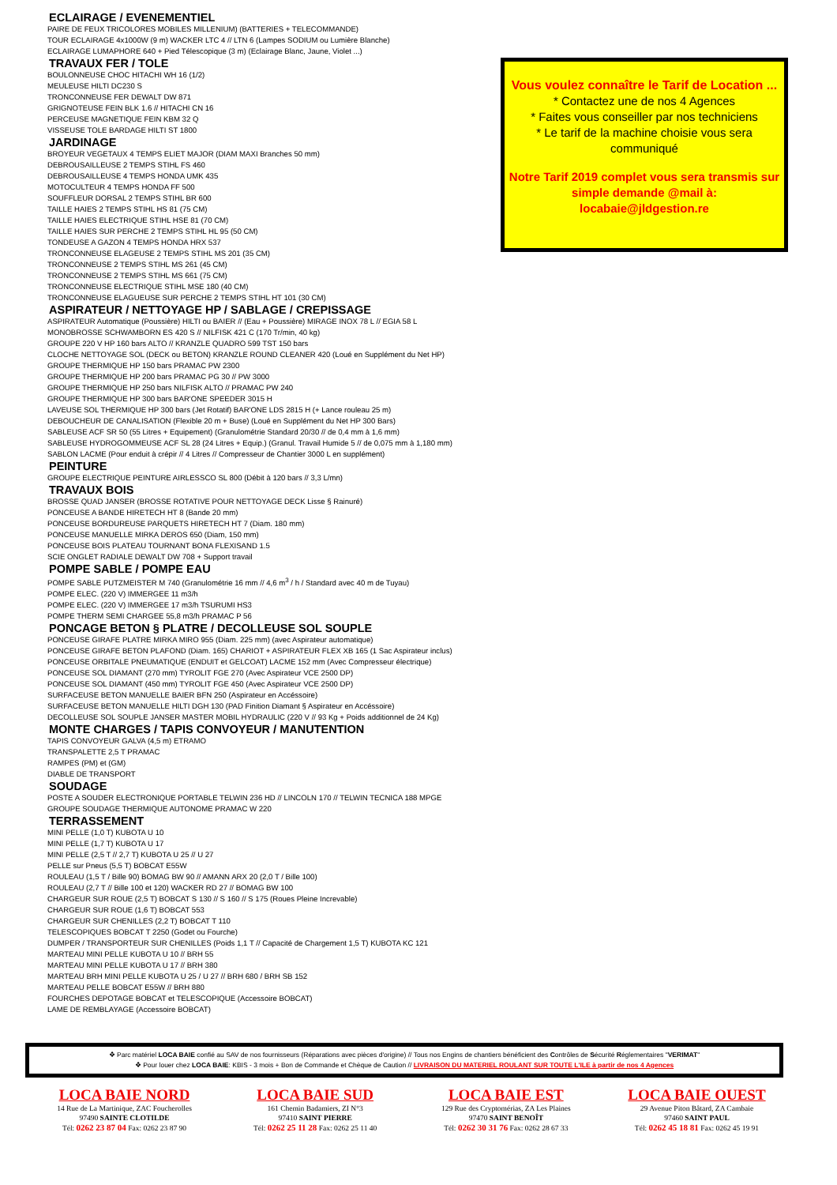ECLAIRAGE / EVENEMENTIEL
PAIRE DE FEUX TRICOLORES MOBILES MILLENIUM) (BATTERIES + TELECOMMANDE)
TOUR ECLAIRAGE 4x1000W (9 m) WACKER LTC 4 // LTN 6 (Lampes SODIUM ou Lumière Blanche)
ECLAIRAGE LUMAPHORE 640 + Pied Télescopique (3 m) (Eclairage Blanc, Jaune, Violet ...)
TRAVAUX FER / TOLE
BOULONNEUSE CHOC HITACHI WH 16 (1/2)
MEULEUSE HILTI DC230 S
TRONCONNEUSE FER DEWALT DW 871
GRIGNOTEUSE FEIN BLK 1.6 // HITACHI CN 16
PERCEUSE MAGNETIQUE FEIN KBM 32 Q
VISSEUSE TOLE BARDAGE HILTI ST 1800
JARDINAGE
BROYEUR VEGETAUX 4 TEMPS ELIET MAJOR (DIAM MAXI Branches 50 mm)
DEBROUSAILLEUSE 2 TEMPS STIHL FS 460
DEBROUSAILLEUSE 4 TEMPS HONDA UMK 435
MOTOCULTEUR 4 TEMPS HONDA FF 500
SOUFFLEUR DORSAL 2 TEMPS STIHL BR 600
TAILLE HAIES 2 TEMPS STIHL HS 81 (75 CM)
TAILLE HAIES ELECTRIQUE STIHL HSE 81 (70 CM)
TAILLE HAIES SUR PERCHE 2 TEMPS STIHL HL 95 (50 CM)
TONDEUSE A GAZON 4 TEMPS HONDA HRX 537
TRONCONNEUSE ELAGEUSE 2 TEMPS STIHL MS 201 (35 CM)
TRONCONNEUSE 2 TEMPS STIHL MS 261 (45 CM)
TRONCONNEUSE 2 TEMPS STIHL MS 661 (75 CM)
TRONCONNEUSE ELECTRIQUE STIHL MSE 180 (40 CM)
TRONCONNEUSE ELAGUEUSE SUR PERCHE 2 TEMPS STIHL HT 101 (30 CM)
ASPIRATEUR / NETTOYAGE HP / SABLAGE / CREPISSAGE
ASPIRATEUR Automatique (Poussière) HILTI ou BAIER // (Eau + Poussière) MIRAGE INOX 78 L // EGIA 58 L
MONOBROSSE SCHWAMBORN ES 420 S // NILFISK 421 C (170 Tr/min, 40 kg)
GROUPE 220 V HP 160 bars ALTO // KRANZLE QUADRO 599 TST 150 bars
CLOCHE NETTOYAGE SOL (DECK ou BETON) KRANZLE ROUND CLEANER 420 (Loué en Supplément du Net HP)
GROUPE THERMIQUE HP 150 bars PRAMAC PW 2300
GROUPE THERMIQUE HP 200 bars PRAMAC PG 30 // PW 3000
GROUPE THERMIQUE HP 250 bars NILFISK ALTO // PRAMAC PW 240
GROUPE THERMIQUE HP 300 bars BAR'ONE SPEEDER 3015 H
LAVEUSE SOL THERMIQUE HP 300 bars (Jet Rotatif) BAR'ONE LDS 2815 H (+ Lance rouleau 25 m)
DEBOUCHEUR DE CANALISATION (Flexible 20 m + Buse) (Loué en Supplément du Net HP 300 Bars)
SABLEUSE ACF SR 50 (55 Litres + Equipement) (Granulométrie Standard 20/30 // de 0,4 mm à 1,6 mm)
SABLEUSE HYDROGOMMEUSE ACF SL 28 (24 Litres + Equip.) (Granul. Travail Humide 5 // de 0,075 mm à 1,180 mm)
SABLON LACME (Pour enduit à crépir // 4 Litres // Compresseur de Chantier 3000 L en supplément)
PEINTURE
GROUPE ELECTRIQUE PEINTURE AIRLESSCO SL 800 (Débit à 120 bars // 3,3 L/mn)
TRAVAUX BOIS
BROSSE QUAD JANSER (BROSSE ROTATIVE POUR NETTOYAGE DECK Lisse § Rainuré)
PONCEUSE A BANDE HIRETECH HT 8 (Bande 20 mm)
PONCEUSE BORDUREUSE PARQUETS HIRETECH HT 7 (Diam. 180 mm)
PONCEUSE MANUELLE MIRKA DEROS 650 (Diam, 150 mm)
PONCEUSE BOIS PLATEAU TOURNANT BONA FLEXISAND 1.5
SCIE ONGLET RADIALE DEWALT DW 708 + Support travail
POMPE SABLE / POMPE EAU
POMPE SABLE PUTZMEISTER M 740 (Granulométrie 16 mm // 4,6 m<sup>3</sup> / h / Standard avec 40 m de Tuyau)
POMPE ELEC. (220 V) IMMERGEE 11 m3/h
POMPE ELEC. (220 V) IMMERGEE 17 m3/h TSURUMI HS3
POMPE THERM SEMI CHARGEE 55,8 m3/h PRAMAC P 56
PONCAGE BETON § PLATRE / DECOLLEUSE SOL SOUPLE
PONCEUSE GIRAFE PLATRE MIRKA MIRO 955 (Diam. 225 mm) (avec Aspirateur automatique)
PONCEUSE GIRAFE BETON PLAFOND (Diam. 165) CHARIOT + ASPIRATEUR FLEX XB 165 (1 Sac Aspirateur inclus)
PONCEUSE ORBITALE PNEUMATIQUE (ENDUIT et GELCOAT) LACME 152 mm (Avec Compresseur électrique)
PONCEUSE SOL DIAMANT (270 mm) TYROLIT FGE 270 (Avec Aspirateur VCE 2500 DP)
PONCEUSE SOL DIAMANT (450 mm) TYROLIT FGE 450 (Avec Aspirateur VCE 2500 DP)
SURFACEUSE BETON MANUELLE BAIER BFN 250 (Aspirateur en Accéssoire)
SURFACEUSE BETON MANUELLE HILTI DGH 130 (PAD Finition Diamant § Aspirateur en Accéssoire)
DECOLLEUSE SOL SOUPLE JANSER MASTER MOBIL HYDRAULIC (220 V // 93 Kg + Poids additionnel de 24 Kg)
MONTE CHARGES / TAPIS CONVOYEUR / MANUTENTION
TAPIS CONVOYEUR GALVA (4,5 m) ETRAMO
TRANSPALETTE 2,5 T PRAMAC
RAMPES (PM) et (GM)
DIABLE DE TRANSPORT
SOUDAGE
POSTE A SOUDER ELECTRONIQUE PORTABLE TELWIN 236 HD // LINCOLN 170 // TELWIN TECNICA 188 MPGE
GROUPE SOUDAGE THERMIQUE AUTONOME PRAMAC W 220
TERRASSEMENT
MINI PELLE (1,0 T) KUBOTA U 10
MINI PELLE (1,7 T) KUBOTA U 17
MINI PELLE (2,5 T // 2,7 T) KUBOTA U 25 // U 27
PELLE sur Pneus (5,5 T) BOBCAT E55W
ROULEAU (1,5 T / Bille 90) BOMAG BW 90 // AMANN ARX 20 (2,0 T / Bille 100)
ROULEAU (2,7 T // Bille 100 et 120) WACKER RD 27 // BOMAG BW 100
CHARGEUR SUR ROUE (2,5 T) BOBCAT S 130 // S 160 // S 175 (Roues Pleine Increvable)
CHARGEUR SUR ROUE (1,6 T) BOBCAT 553
CHARGEUR SUR CHENILLES (2,2 T) BOBCAT T 110
TELESCOPIQUES BOBCAT T 2250 (Godet ou Fourche)
DUMPER / TRANSPORTEUR SUR CHENILLES (Poids 1,1 T // Capacité de Chargement 1,5 T) KUBOTA KC 121
MARTEAU MINI PELLE KUBOTA U 10 // BRH 55
MARTEAU MINI PELLE KUBOTA U 17 // BRH 380
MARTEAU BRH MINI PELLE KUBOTA U 25 / U 27 // BRH 680 / BRH SB 152
MARTEAU PELLE BOBCAT E55W // BRH 880
FOURCHES DEPOTAGE BOBCAT et TELESCOPIQUE (Accessoire BOBCAT)
LAME DE REMBLAYAGE (Accessoire BOBCAT)
Vous voulez connaître le Tarif de Location ...
* Contactez une de nos 4 Agences
* Faites vous conseiller par nos techniciens
* Le tarif de la machine choisie vous sera communiqué
Notre Tarif 2019 complet vous sera transmis sur simple demande @mail à:
locabaie@jldgestion.re
❖ Parc matériel LOCA BAIE confié au SAV de nos fournisseurs (Réparations avec pièces d'origine) // Tous nos Engins de chantiers bénéficient des Contrôles de Sécurité Réglementaires "VERIMAT"
❖ Pour louer chez LOCA BAIE: KBIS - 3 mois + Bon de Commande et Chèque de Caution // LIVRAISON DU MATERIEL ROULANT SUR TOUTE L'ILE à partir de nos 4 Agences
LOCA BAIE NORD
14 Rue de La Martinique, ZAC Foucherolles
97490 SAINTE CLOTILDE
Tél: 0262 23 87 04 Fax: 0262 23 87 90
LOCA BAIE SUD
161 Chemin Badamiers, ZI N°3
97410 SAINT PIERRE
Tél: 0262 25 11 28 Fax: 0262 25 11 40
LOCA BAIE EST
129 Rue des Cryptomérias, ZA Les Plaines
97470 SAINT BENOÎT
Tél: 0262 30 31 76 Fax: 0262 28 67 33
LOCA BAIE OUEST
29 Avenue Piton Bâtard, ZA Cambaie
97460 SAINT PAUL
Tél: 0262 45 18 81 Fax: 0262 45 19 91